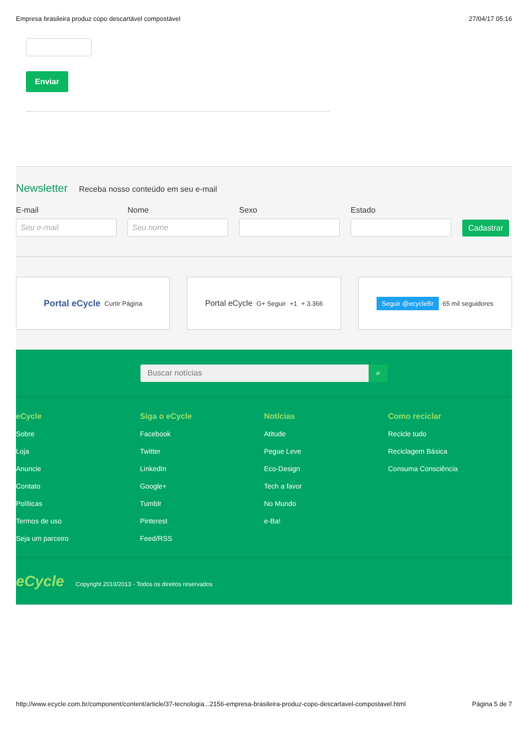Empresa brasileira produz copo descartável compostável 27/04/17 05:16
Enviar
Newsletter
Receba nosso conteúdo em seu e-mail
E-mail
Seu e-mail
Nome
Seu nome
Sexo
Estado
Cadastrar
Portal eCycle Curtir Página
Portal eCycle G+ Seguir +1 + 3.366
Seguir @ecycleBr 65 mil seguidores
Buscar notícias ⌕
eCycle
Sobre
Loja
Anuncie
Contato
Políticas
Termos de uso
Seja um parceiro
Siga o eCycle
Facebook
Twitter
LinkedIn
Google+
Tumblr
Pinterest
Feed/RSS
Notícias
Atitude
Pegue Leve
Eco-Design
Tech a favor
No Mundo
e-Ba!
Como reciclar
Recicle tudo
Reciclagem Básica
Consuma Consciência
eCycle Copyright 2010/2013 - Todos os direitos reservados
http://www.ecycle.com.br/component/content/article/37-tecnologia...2156-empresa-brasileira-produz-copo-descartavel-compostavel.html Página 5 de 7